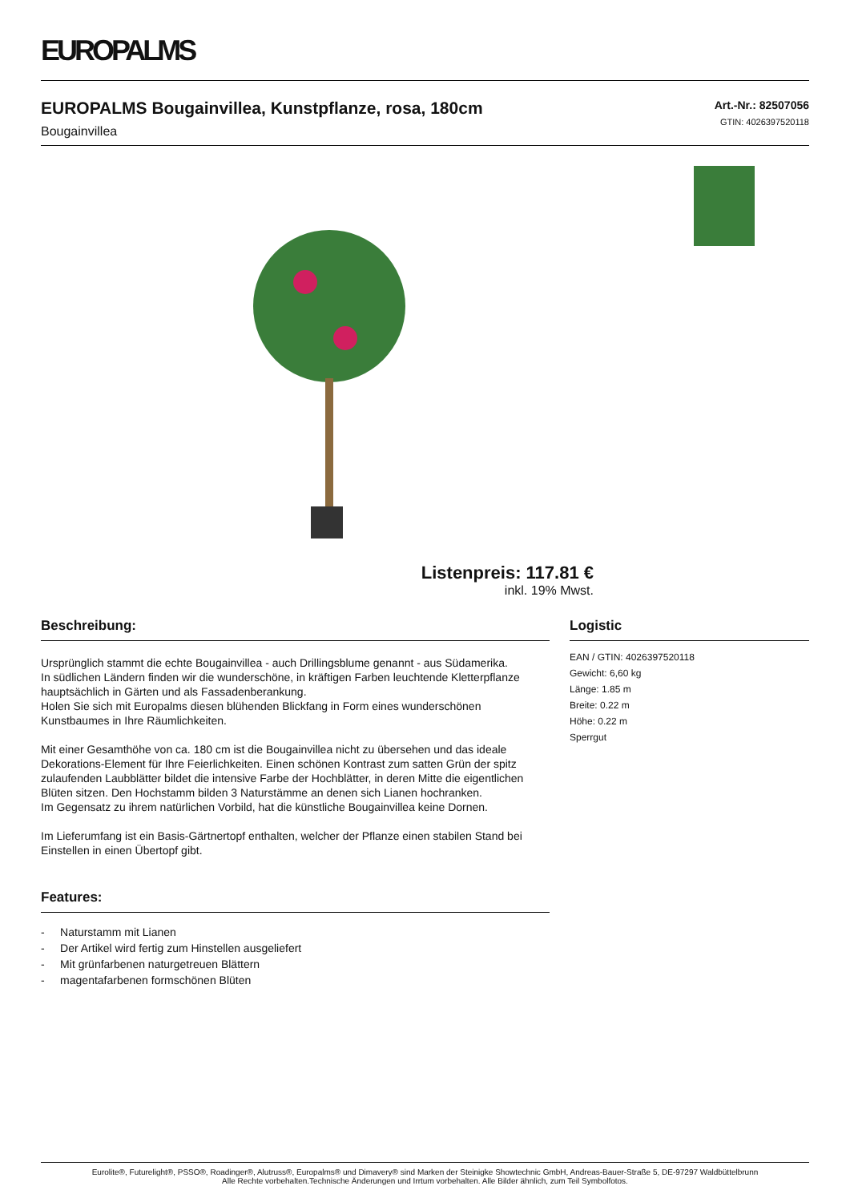EUROPALMS
EUROPALMS Bougainvillea, Kunstpflanze, rosa, 180cm
Bougainvillea
Art.-Nr.: 82507056
GTIN: 4026397520118
Listenpreis: 117.81 €
inkl. 19% Mwst.
Beschreibung:
Ursprünglich stammt die echte Bougainvillea - auch Drillingsblume genannt - aus Südamerika.
In südlichen Ländern finden wir die wunderschöne, in kräftigen Farben leuchtende Kletterpflanze hauptsächlich in Gärten und als Fassadenberankung.
Holen Sie sich mit Europalms diesen blühenden Blickfang in Form eines wunderschönen Kunstbaumes in Ihre Räumlichkeiten.
Mit einer Gesamthöhe von ca. 180 cm ist die Bougainvillea nicht zu übersehen und das ideale Dekorations-Element für Ihre Feierlichkeiten. Einen schönen Kontrast zum satten Grün der spitz zulaufenden Laubblätter bildet die intensive Farbe der Hochblätter, in deren Mitte die eigentlichen Blüten sitzen. Den Hochstamm bilden 3 Naturstämme an denen sich Lianen hochranken.
Im Gegensatz zu ihrem natürlichen Vorbild, hat die künstliche Bougainvillea keine Dornen.
Im Lieferumfang ist ein Basis-Gärtnertopf enthalten, welcher der Pflanze einen stabilen Stand bei Einstellen in einen Übertopf gibt.
Features:
- Naturstamm mit Lianen
- Der Artikel wird fertig zum Hinstellen ausgeliefert
- Mit grünfarbenen naturgetreuen Blättern
- magentafarbenen formschönen Blüten
Logistic
EAN / GTIN: 4026397520118
Gewicht: 6,60 kg
Länge: 1.85 m
Breite: 0.22 m
Höhe: 0.22 m
Sperrgut
Eurolite®, Futurelight®, PSSO®, Roadinger®, Alutruss®, Europalms® und Dimavery® sind Marken der Steinigke Showtechnic GmbH, Andreas-Bauer-Straße 5, DE-97297 Waldbüttelbrunn
Alle Rechte vorbehalten.Technische Änderungen und Irrtum vorbehalten. Alle Bilder ähnlich, zum Teil Symbolfotos.